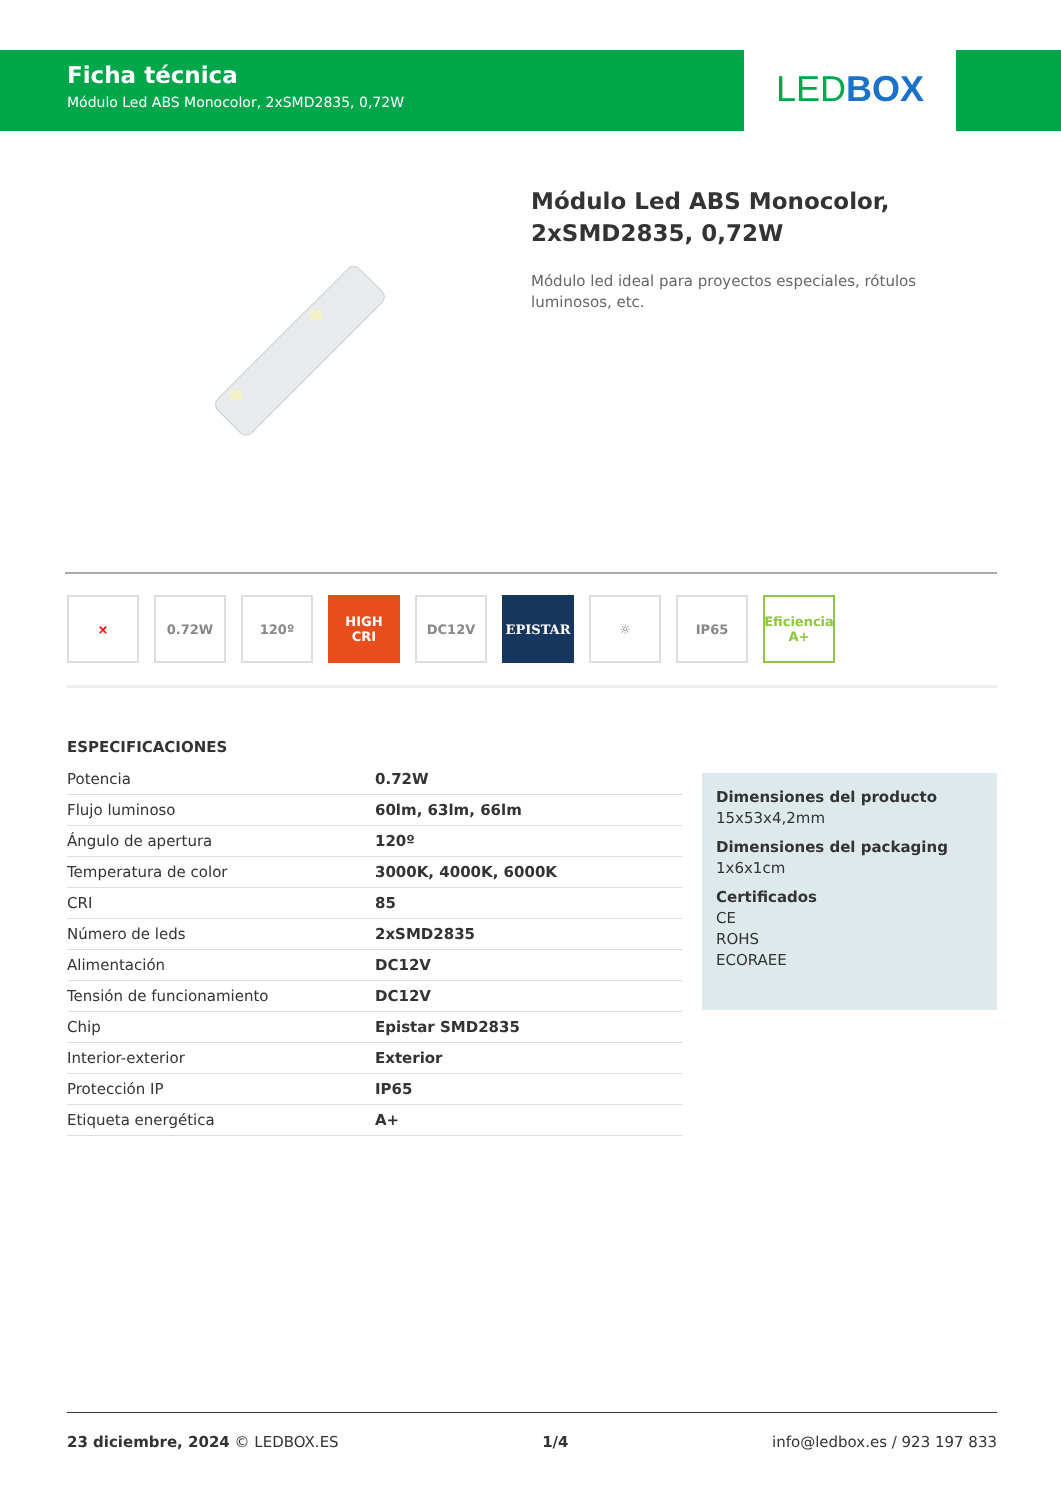Ficha técnica
Módulo Led ABS Monocolor, 2xSMD2835, 0,72W
LEDBOX
Módulo Led ABS Monocolor, 2xSMD2835, 0,72W
Módulo led ideal para proyectos especiales, rótulos luminosos, etc.
× 0.72W 120º HIGH
CRI
DC12V EPISTAR ☼ IP65 Eficiencia
A+
ESPECIFICACIONES
| Potencia | 0.72W |
| Flujo luminoso | 60lm, 63lm, 66lm |
| Ángulo de apertura | 120º |
| Temperatura de color | 3000K, 4000K, 6000K |
| CRI | 85 |
| Número de leds | 2xSMD2835 |
| Alimentación | DC12V |
| Tensión de funcionamiento | DC12V |
| Chip | Epistar SMD2835 |
| Interior-exterior | Exterior |
| Protección IP | IP65 |
| Etiqueta energética | A+ |
Dimensiones del producto
15x53x4,2mm
Dimensiones del packaging
1x6x1cm
Certificados
CE
ROHS
ECORAEE
23 diciembre, 2024 © LEDBOX.ES 1/4 info@ledbox.es / 923 197 833